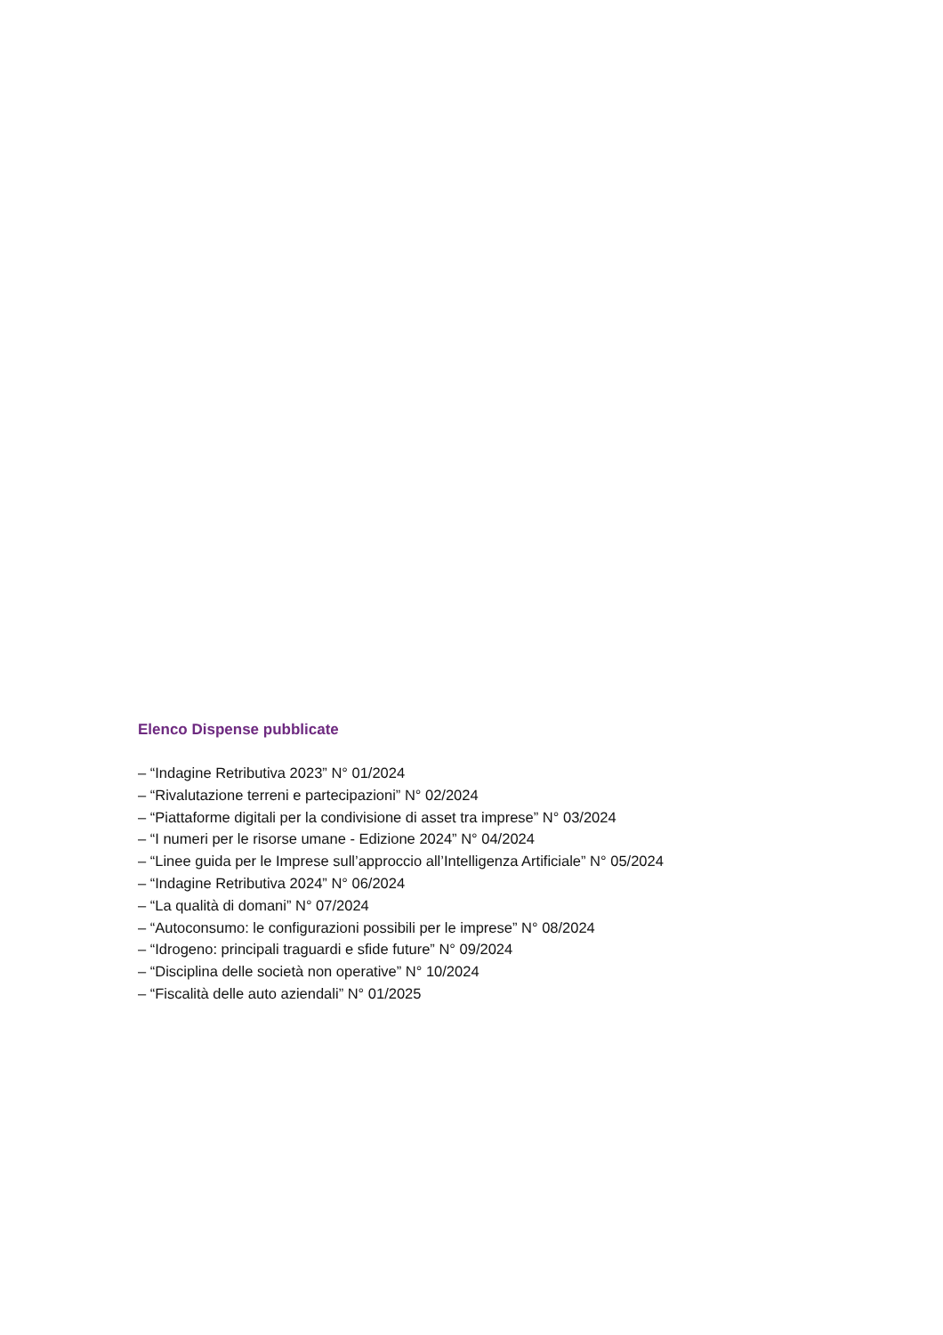Elenco Dispense pubblicate
– “Indagine Retributiva 2023” N° 01/2024
– “Rivalutazione terreni e partecipazioni” N° 02/2024
– “Piattaforme digitali per la condivisione di asset tra imprese” N° 03/2024
– “I numeri per le risorse umane - Edizione 2024” N° 04/2024
– “Linee guida per le Imprese sull’approccio all’Intelligenza Artificiale” N° 05/2024
– “Indagine Retributiva 2024” N° 06/2024
– “La qualità di domani” N° 07/2024
– “Autoconsumo: le configurazioni possibili per le imprese” N° 08/2024
– “Idrogeno: principali traguardi e sfide future” N° 09/2024
– “Disciplina delle società non operative” N° 10/2024
– “Fiscalità delle auto aziendali” N° 01/2025